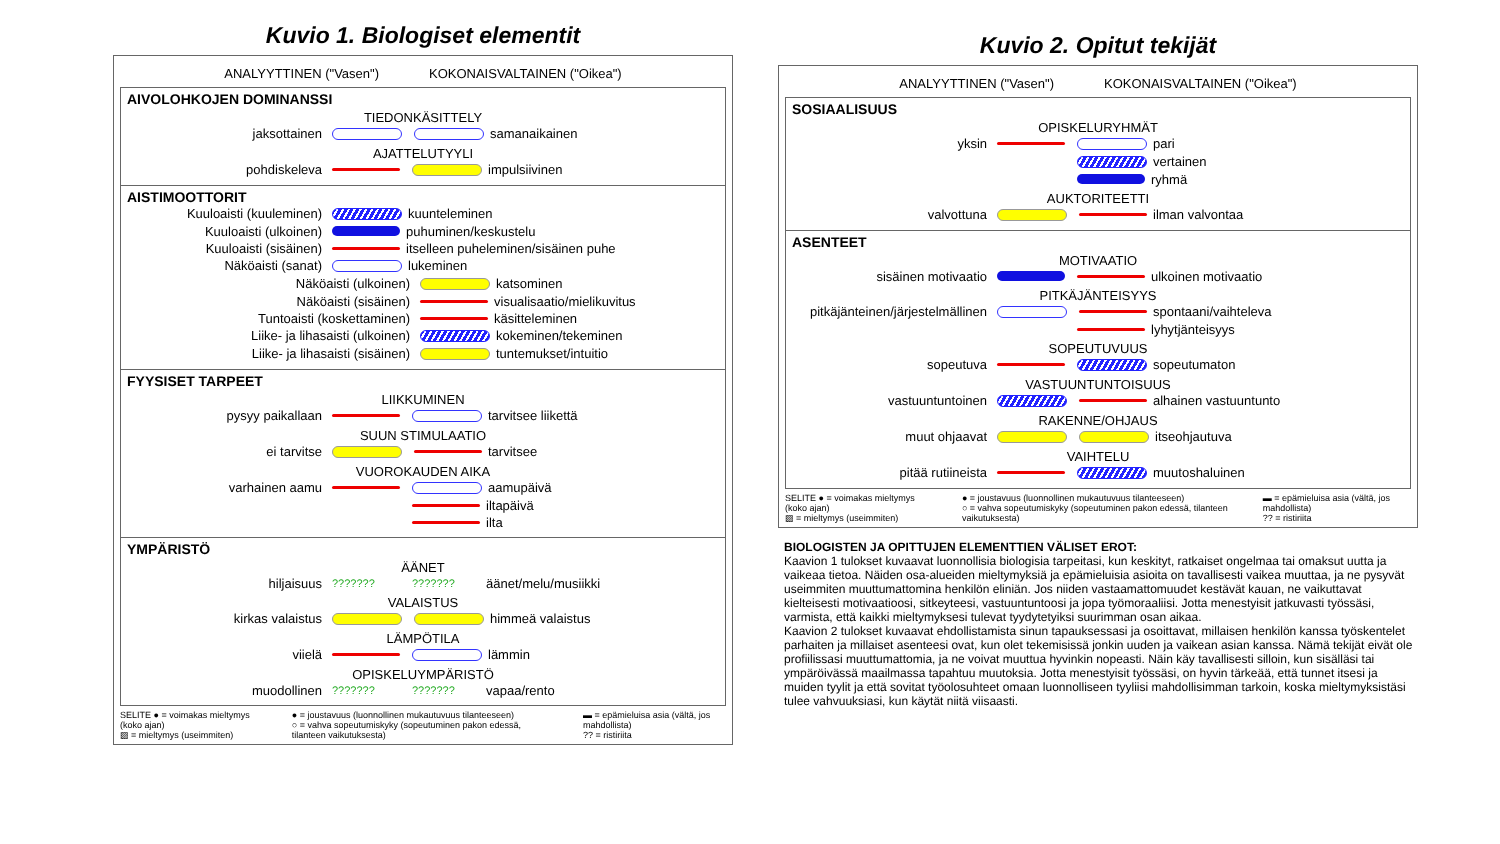Kuvio 1. Biologiset elementit
ANALYYTTINEN ("Vasen") KOKONAISVALTAINEN ("Oikea")
AIVOLOHKOJEN DOMINANSSI
TIEDONKÄSITTELY
jaksottainen samanaikainen
AJATTELUTYYLI
pohdiskeleva impulsiivinen
AISTIMOOTTORIT
Kuuloaisti (kuuleminen) kuunteleminen
Kuuloaisti (ulkoinen) puhuminen/keskustelu
Kuuloaisti (sisäinen) itselleen puheleminen/sisäinen puhe
Näköaisti (sanat) lukeminen
Näköaisti (ulkoinen) katsominen
Näköaisti (sisäinen) visualisaatio/mielikuvitus
Tuntoaisti (koskettaminen) käsitteleminen
Liike- ja lihasaisti (ulkoinen) kokeminen/tekeminen
Liike- ja lihasaisti (sisäinen) tuntemukset/intuitio
FYYSISET TARPEET
LIIKKUMINEN
pysyy paikallaan tarvitsee liikettä
SUUN STIMULAATIO
ei tarvitse tarvitsee
VUOROKAUDEN AIKA
varhainen aamu aamupäivä
iltapäivä
ilta
YMPÄRISTÖ
ÄÄNET
hiljaisuus?????????????? äänet/melu/musiikki
VALAISTUS
kirkas valaistus himmeä valaistus
LÄMPÖTILA
viielä lämmin
OPISKELUYMPÄRISTÖ
muodollinen?????????????? vapaa/rento
SELITE ● = voimakas mieltymys (koko ajan)
▨ = mieltymys (useimmiten) ● = joustavuus (luonnollinen mukautuvuus tilanteeseen)
○ = vahva sopeutumiskyky (sopeutuminen pakon edessä, tilanteen vaikutuksesta) ▬ = epämieluisa asia (vältä, jos mahdollista)
?? = ristiriita
Kuvio 2. Opitut tekijät
ANALYYTTINEN ("Vasen") KOKONAISVALTAINEN ("Oikea")
SOSIAALISUUS
OPISKELURYHMÄT
yksin pari
vertainen
ryhmä
AUKTORITEETTI
valvottuna ilman valvontaa
ASENTEET
MOTIVAATIO
sisäinen motivaatio ulkoinen motivaatio
PITKÄJÄNTEISYYS
pitkäjänteinen/järjestelmällinen spontaani/vaihteleva
lyhytjänteisyys
SOPEUTUVUUS
sopeutuva sopeutumaton
VASTUUNTUNTOISUUS
vastuuntuntoinen alhainen vastuuntunto
RAKENNE/OHJAUS
muut ohjaavat itseohjautuva
VAIHTELU
pitää rutiineista muutoshaluinen
SELITE ● = voimakas mieltymys (koko ajan)
▨ = mieltymys (useimmiten) ● = joustavuus (luonnollinen mukautuvuus tilanteeseen)
○ = vahva sopeutumiskyky (sopeutuminen pakon edessä, tilanteen vaikutuksesta) ▬ = epämieluisa asia (vältä, jos mahdollista)
?? = ristiriita
BIOLOGISTEN JA OPITTUJEN ELEMENTTIEN VÄLISET EROT:
Kaavion 1 tulokset kuvaavat luonnollisia biologisia tarpeitasi, kun keskityt, ratkaiset ongelmaa tai omaksut uutta ja vaikeaa tietoa. Näiden osa-alueiden mieltymyksiä ja epämieluisia asioita on tavallisesti vaikea muuttaa, ja ne pysyvät useimmiten muuttumattomina henkilön eliniän. Jos niiden vastaamattomuudet kestävät kauan, ne vaikuttavat kielteisesti motivaatioosi, sitkeyteesi, vastuuntuntoosi ja jopa työmoraaliisi. Jotta menestyisit jatkuvasti työssäsi, varmista, että kaikki mieltymyksesi tulevat tyydytetyiksi suurimman osan aikaa.
Kaavion 2 tulokset kuvaavat ehdollistamista sinun tapauksessasi ja osoittavat, millaisen henkilön kanssa työskentelet parhaiten ja millaiset asenteesi ovat, kun olet tekemisissä jonkin uuden ja vaikean asian kanssa. Nämä tekijät eivät ole profiilissasi muuttumattomia, ja ne voivat muuttua hyvinkin nopeasti. Näin käy tavallisesti silloin, kun sisälläsi tai ympäröivässä maailmassa tapahtuu muutoksia. Jotta menestyisit työssäsi, on hyvin tärkeää, että tunnet itsesi ja muiden tyylit ja että sovitat työolosuhteet omaan luonnolliseen tyyliisi mahdollisimman tarkoin, koska mieltymyksistäsi tulee vahvuuksiasi, kun käytät niitä viisaasti.